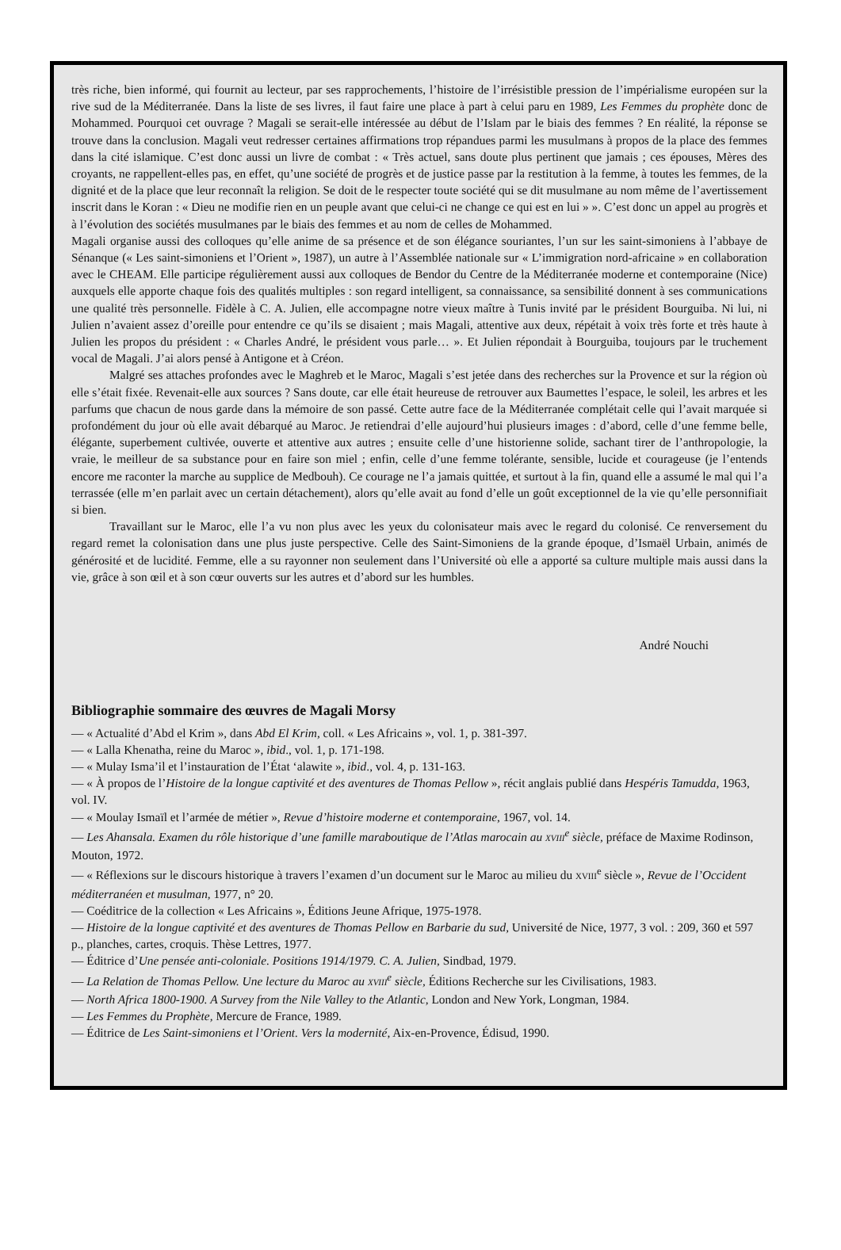très riche, bien informé, qui fournit au lecteur, par ses rapprochements, l’histoire de l’irrésistible pression de l’impérialisme européen sur la rive sud de la Méditerranée. Dans la liste de ses livres, il faut faire une place à part à celui paru en 1989, Les Femmes du prophète donc de Mohammed. Pourquoi cet ouvrage ? Magali se serait-elle intéressée au début de l’Islam par le biais des femmes ? En réalité, la réponse se trouve dans la conclusion. Magali veut redresser certaines affirmations trop répandues parmi les musulmans à propos de la place des femmes dans la cité islamique. C’est donc aussi un livre de combat : « Très actuel, sans doute plus pertinent que jamais ; ces épouses, Mères des croyants, ne rappellent-elles pas, en effet, qu’une société de progrès et de justice passe par la restitution à la femme, à toutes les femmes, de la dignité et de la place que leur reconnaît la religion. Se doit de le respecter toute société qui se dit musulmane au nom même de l’avertissement inscrit dans le Koran : « Dieu ne modifie rien en un peuple avant que celui-ci ne change ce qui est en lui » ». C’est donc un appel au progrès et à l’évolution des sociétés musulmanes par le biais des femmes et au nom de celles de Mohammed.
Magali organise aussi des colloques qu’elle anime de sa présence et de son élégance souriantes, l’un sur les saint-simoniens à l’abbaye de Sénanque (« Les saint-simoniens et l’Orient », 1987), un autre à l’Assemblée nationale sur « L’immigration nord-africaine » en collaboration avec le CHEAM. Elle participe régulièrement aussi aux colloques de Bendor du Centre de la Méditerranée moderne et contemporaine (Nice) auxquels elle apporte chaque fois des qualités multiples : son regard intelligent, sa connaissance, sa sensibilité donnent à ses communications une qualité très personnelle. Fidèle à C. A. Julien, elle accompagne notre vieux maître à Tunis invité par le président Bourguiba. Ni lui, ni Julien n’avaient assez d’oreille pour entendre ce qu’ils se disaient ; mais Magali, attentive aux deux, répétait à voix très forte et très haute à Julien les propos du président : « Charles André, le président vous parle… ». Et Julien répondait à Bourguiba, toujours par le truchement vocal de Magali. J’ai alors pensé à Antigone et à Créon.
Malgré ses attaches profondes avec le Maghreb et le Maroc, Magali s’est jetée dans des recherches sur la Provence et sur la région où elle s’était fixée. Revenait-elle aux sources ? Sans doute, car elle était heureuse de retrouver aux Baumettes l’espace, le soleil, les arbres et les parfums que chacun de nous garde dans la mémoire de son passé. Cette autre face de la Méditerranée complétait celle qui l’avait marquée si profondément du jour où elle avait débarqué au Maroc. Je retiendrai d’elle aujourd’hui plusieurs images : d’abord, celle d’une femme belle, élégante, superbement cultivée, ouverte et attentive aux autres ; ensuite celle d’une historienne solide, sachant tirer de l’anthropologie, la vraie, le meilleur de sa substance pour en faire son miel ; enfin, celle d’une femme tolérante, sensible, lucide et courageuse (je l’entends encore me raconter la marche au supplice de Medbouh). Ce courage ne l’a jamais quittée, et surtout à la fin, quand elle a assumé le mal qui l’a terrassée (elle m’en parlait avec un certain détachement), alors qu’elle avait au fond d’elle un goût exceptionnel de la vie qu’elle personnifiait si bien.
Travaillant sur le Maroc, elle l’a vu non plus avec les yeux du colonisateur mais avec le regard du colonisé. Ce renversement du regard remet la colonisation dans une plus juste perspective. Celle des Saint-Simoniens de la grande époque, d’Ismaël Urbain, animés de générosité et de lucidité. Femme, elle a su rayonner non seulement dans l’Université où elle a apporté sa culture multiple mais aussi dans la vie, grâce à son œil et à son cœur ouverts sur les autres et d’abord sur les humbles.
André Nouchi
Bibliographie sommaire des œuvres de Magali Morsy
— « Actualité d’Abd el Krim », dans Abd El Krim, coll. « Les Africains », vol. 1, p. 381-397.
— « Lalla Khenatha, reine du Maroc », ibid., vol. 1, p. 171-198.
— « Mulay Isma’il et l’instauration de l’État ‘alawite », ibid., vol. 4, p. 131-163.
— « À propos de l’Histoire de la longue captivité et des aventures de Thomas Pellow », récit anglais publié dans Hespéris Tamudda, 1963, vol. IV.
— « Moulay Ismaïl et l’armée de métier », Revue d’histoire moderne et contemporaine, 1967, vol. 14.
— Les Ahansala. Examen du rôle historique d’une famille maraboutique de l’Atlas marocain au XVIII<sup>e</sup> siècle, préface de Maxime Rodinson, Mouton, 1972.
— « Réflexions sur le discours historique à travers l’examen d’un document sur le Maroc au milieu du XVIII<sup>e</sup> siècle », Revue de l’Occident méditerranéen et musulman, 1977, n° 20.
— Coéditrice de la collection « Les Africains », Éditions Jeune Afrique, 1975-1978.
— Histoire de la longue captivité et des aventures de Thomas Pellow en Barbarie du sud, Université de Nice, 1977, 3 vol. : 209, 360 et 597 p., planches, cartes, croquis. Thèse Lettres, 1977.
— Éditrice d’Une pensée anti-coloniale. Positions 1914/1979. C. A. Julien, Sindbad, 1979.
— La Relation de Thomas Pellow. Une lecture du Maroc au XVIII<sup>e</sup> siècle, Éditions Recherche sur les Civilisations, 1983.
— North Africa 1800-1900. A Survey from the Nile Valley to the Atlantic, London and New York, Longman, 1984.
— Les Femmes du Prophète, Mercure de France, 1989.
— Éditrice de Les Saint-simoniens et l’Orient. Vers la modernité, Aix-en-Provence, Édisud, 1990.